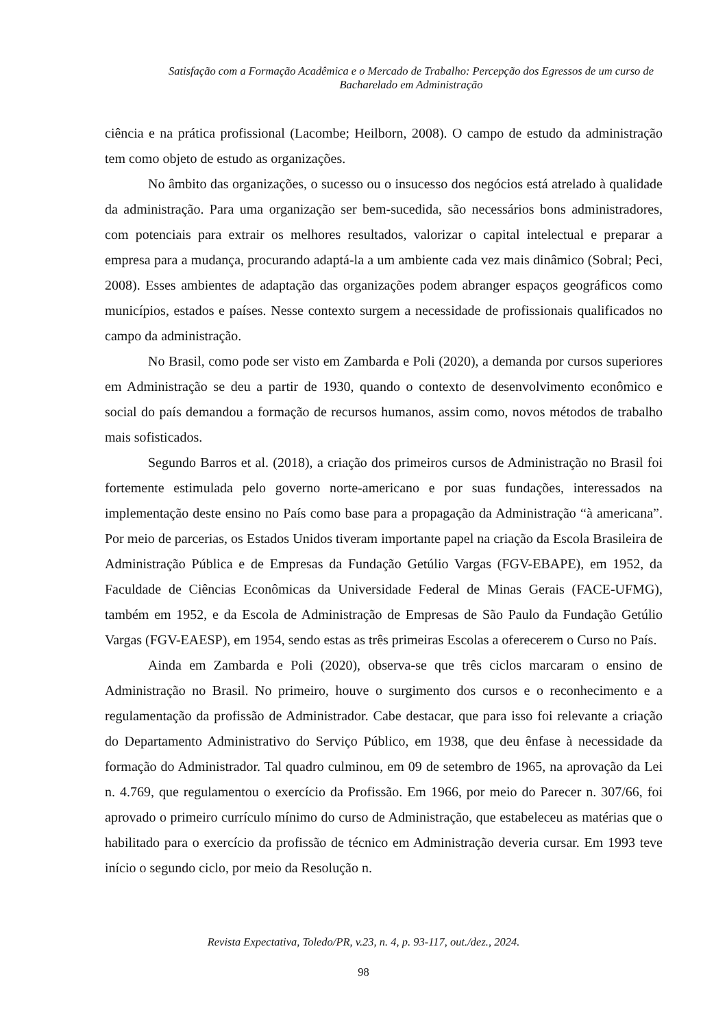Satisfação com a Formação Acadêmica e o Mercado de Trabalho: Percepção dos Egressos de um curso de Bacharelado em Administração
ciência e na prática profissional (Lacombe; Heilborn, 2008). O campo de estudo da administração tem como objeto de estudo as organizações.
No âmbito das organizações, o sucesso ou o insucesso dos negócios está atrelado à qualidade da administração. Para uma organização ser bem-sucedida, são necessários bons administradores, com potenciais para extrair os melhores resultados, valorizar o capital intelectual e preparar a empresa para a mudança, procurando adaptá-la a um ambiente cada vez mais dinâmico (Sobral; Peci, 2008). Esses ambientes de adaptação das organizações podem abranger espaços geográficos como municípios, estados e países. Nesse contexto surgem a necessidade de profissionais qualificados no campo da administração.
No Brasil, como pode ser visto em Zambarda e Poli (2020), a demanda por cursos superiores em Administração se deu a partir de 1930, quando o contexto de desenvolvimento econômico e social do país demandou a formação de recursos humanos, assim como, novos métodos de trabalho mais sofisticados.
Segundo Barros et al. (2018), a criação dos primeiros cursos de Administração no Brasil foi fortemente estimulada pelo governo norte-americano e por suas fundações, interessados na implementação deste ensino no País como base para a propagação da Administração “à americana”. Por meio de parcerias, os Estados Unidos tiveram importante papel na criação da Escola Brasileira de Administração Pública e de Empresas da Fundação Getúlio Vargas (FGV-EBAPE), em 1952, da Faculdade de Ciências Econômicas da Universidade Federal de Minas Gerais (FACE-UFMG), também em 1952, e da Escola de Administração de Empresas de São Paulo da Fundação Getúlio Vargas (FGV-EAESP), em 1954, sendo estas as três primeiras Escolas a oferecerem o Curso no País.
Ainda em Zambarda e Poli (2020), observa-se que três ciclos marcaram o ensino de Administração no Brasil. No primeiro, houve o surgimento dos cursos e o reconhecimento e a regulamentação da profissão de Administrador. Cabe destacar, que para isso foi relevante a criação do Departamento Administrativo do Serviço Público, em 1938, que deu ênfase à necessidade da formação do Administrador. Tal quadro culminou, em 09 de setembro de 1965, na aprovação da Lei n. 4.769, que regulamentou o exercício da Profissão. Em 1966, por meio do Parecer n. 307/66, foi aprovado o primeiro currículo mínimo do curso de Administração, que estabeleceu as matérias que o habilitado para o exercício da profissão de técnico em Administração deveria cursar. Em 1993 teve início o segundo ciclo, por meio da Resolução n.
Revista Expectativa, Toledo/PR, v.23, n. 4, p. 93-117, out./dez., 2024.
98